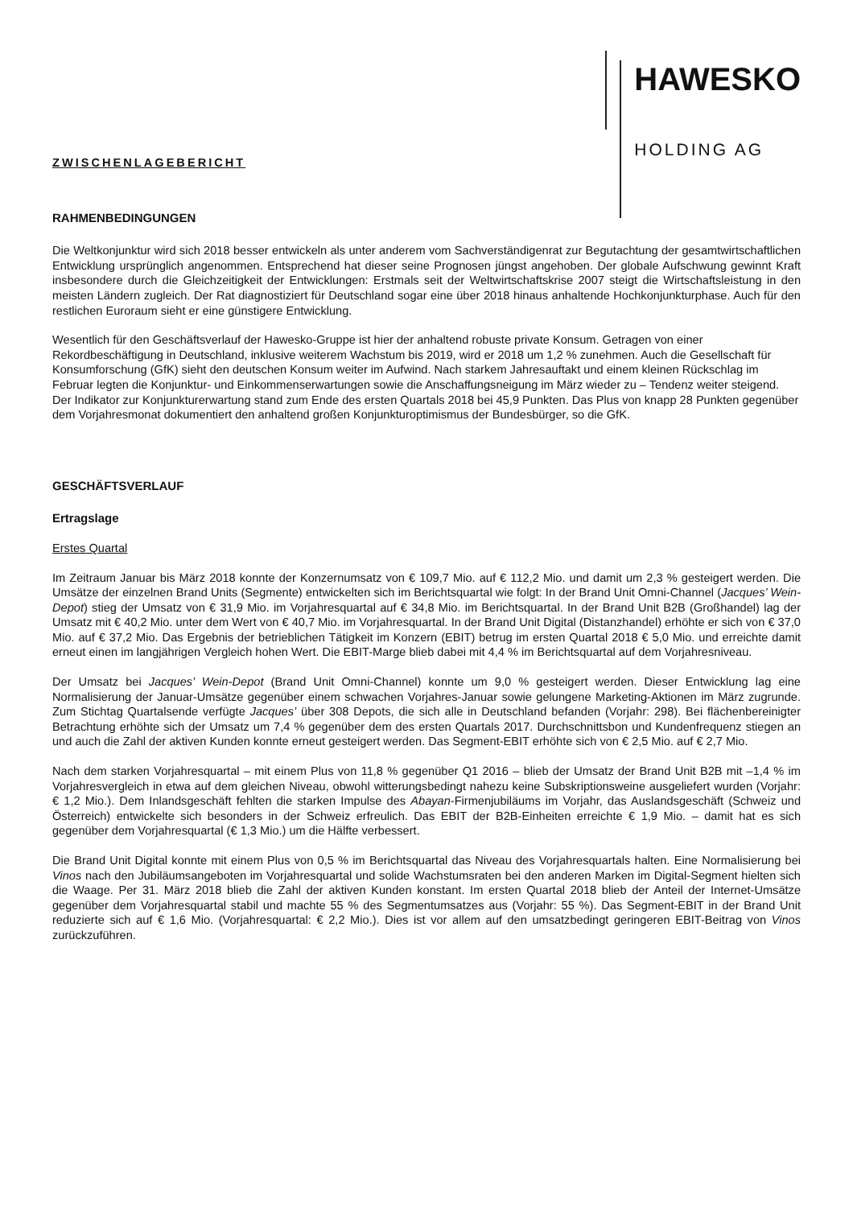HAWESKO
HOLDING AG
ZWISCHENLAGEBERICHT
RAHMENBEDINGUNGEN
Die Weltkonjunktur wird sich 2018 besser entwickeln als unter anderem vom Sachverständigenrat zur Begutachtung der gesamtwirtschaftlichen Entwicklung ursprünglich angenommen. Entsprechend hat dieser seine Prognosen jüngst angehoben. Der globale Aufschwung gewinnt Kraft insbesondere durch die Gleichzeitigkeit der Entwicklungen: Erstmals seit der Weltwirtschaftskrise 2007 steigt die Wirtschaftsleistung in den meisten Ländern zugleich. Der Rat diagnostiziert für Deutschland sogar eine über 2018 hinaus anhaltende Hochkonjunkturphase. Auch für den restlichen Euroraum sieht er eine günstigere Entwicklung.
Wesentlich für den Geschäftsverlauf der Hawesko-Gruppe ist hier der anhaltend robuste private Konsum. Getragen von einer Rekordbeschäftigung in Deutschland, inklusive weiterem Wachstum bis 2019, wird er 2018 um 1,2 % zunehmen. Auch die Gesellschaft für Konsumforschung (GfK) sieht den deutschen Konsum weiter im Aufwind. Nach starkem Jahresauftakt und einem kleinen Rückschlag im Februar legten die Konjunktur- und Einkommenserwartungen sowie die Anschaffungsneigung im März wieder zu – Tendenz weiter steigend. Der Indikator zur Konjunkturerwartung stand zum Ende des ersten Quartals 2018 bei 45,9 Punkten. Das Plus von knapp 28 Punkten gegenüber dem Vorjahresmonat dokumentiert den anhaltend großen Konjunkturoptimismus der Bundesbürger, so die GfK.
GESCHÄFTSVERLAUF
Ertragslage
Erstes Quartal
Im Zeitraum Januar bis März 2018 konnte der Konzernumsatz von € 109,7 Mio. auf € 112,2 Mio. und damit um 2,3 % gesteigert werden. Die Umsätze der einzelnen Brand Units (Segmente) entwickelten sich im Berichtsquartal wie folgt: In der Brand Unit Omni-Channel (Jacques’ Wein-Depot) stieg der Umsatz von € 31,9 Mio. im Vorjahresquartal auf € 34,8 Mio. im Berichtsquartal. In der Brand Unit B2B (Großhandel) lag der Umsatz mit € 40,2 Mio. unter dem Wert von € 40,7 Mio. im Vorjahresquartal. In der Brand Unit Digital (Distanzhandel) erhöhte er sich von € 37,0 Mio. auf € 37,2 Mio. Das Ergebnis der betrieblichen Tätigkeit im Konzern (EBIT) betrug im ersten Quartal 2018 € 5,0 Mio. und erreichte damit erneut einen im langjährigen Vergleich hohen Wert. Die EBIT-Marge blieb dabei mit 4,4 % im Berichtsquartal auf dem Vorjahresniveau.
Der Umsatz bei Jacques’ Wein-Depot (Brand Unit Omni-Channel) konnte um 9,0 % gesteigert werden. Dieser Entwicklung lag eine Normalisierung der Januar-Umsätze gegenüber einem schwachen Vorjahres-Januar sowie gelungene Marketing-Aktionen im März zugrunde. Zum Stichtag Quartalsende verfügte Jacques’ über 308 Depots, die sich alle in Deutschland befanden (Vorjahr: 298). Bei flächenbereinigter Betrachtung erhöhte sich der Umsatz um 7,4 % gegenüber dem des ersten Quartals 2017. Durchschnittsbon und Kundenfrequenz stiegen an und auch die Zahl der aktiven Kunden konnte erneut gesteigert werden. Das Segment-EBIT erhöhte sich von € 2,5 Mio. auf € 2,7 Mio.
Nach dem starken Vorjahresquartal – mit einem Plus von 11,8 % gegenüber Q1 2016 – blieb der Umsatz der Brand Unit B2B mit –1,4 % im Vorjahresvergleich in etwa auf dem gleichen Niveau, obwohl witterungsbedingt nahezu keine Subskriptionsweine ausgeliefert wurden (Vorjahr: € 1,2 Mio.). Dem Inlandsgeschäft fehlten die starken Impulse des Abayan-Firmenjubiläums im Vorjahr, das Auslandsgeschäft (Schweiz und Österreich) entwickelte sich besonders in der Schweiz erfreulich. Das EBIT der B2B-Einheiten erreichte € 1,9 Mio. – damit hat es sich gegenüber dem Vorjahresquartal (€ 1,3 Mio.) um die Hälfte verbessert.
Die Brand Unit Digital konnte mit einem Plus von 0,5 % im Berichtsquartal das Niveau des Vorjahresquartals halten. Eine Normalisierung bei Vinos nach den Jubiläumsangeboten im Vorjahresquartal und solide Wachstumsraten bei den anderen Marken im Digital-Segment hielten sich die Waage. Per 31. März 2018 blieb die Zahl der aktiven Kunden konstant. Im ersten Quartal 2018 blieb der Anteil der Internet-Umsätze gegenüber dem Vorjahresquartal stabil und machte 55 % des Segmentumsatzes aus (Vorjahr: 55 %). Das Segment-EBIT in der Brand Unit reduzierte sich auf € 1,6 Mio. (Vorjahresquartal: € 2,2 Mio.). Dies ist vor allem auf den umsatzbedingt geringeren EBIT-Beitrag von Vinos zurückzuführen.